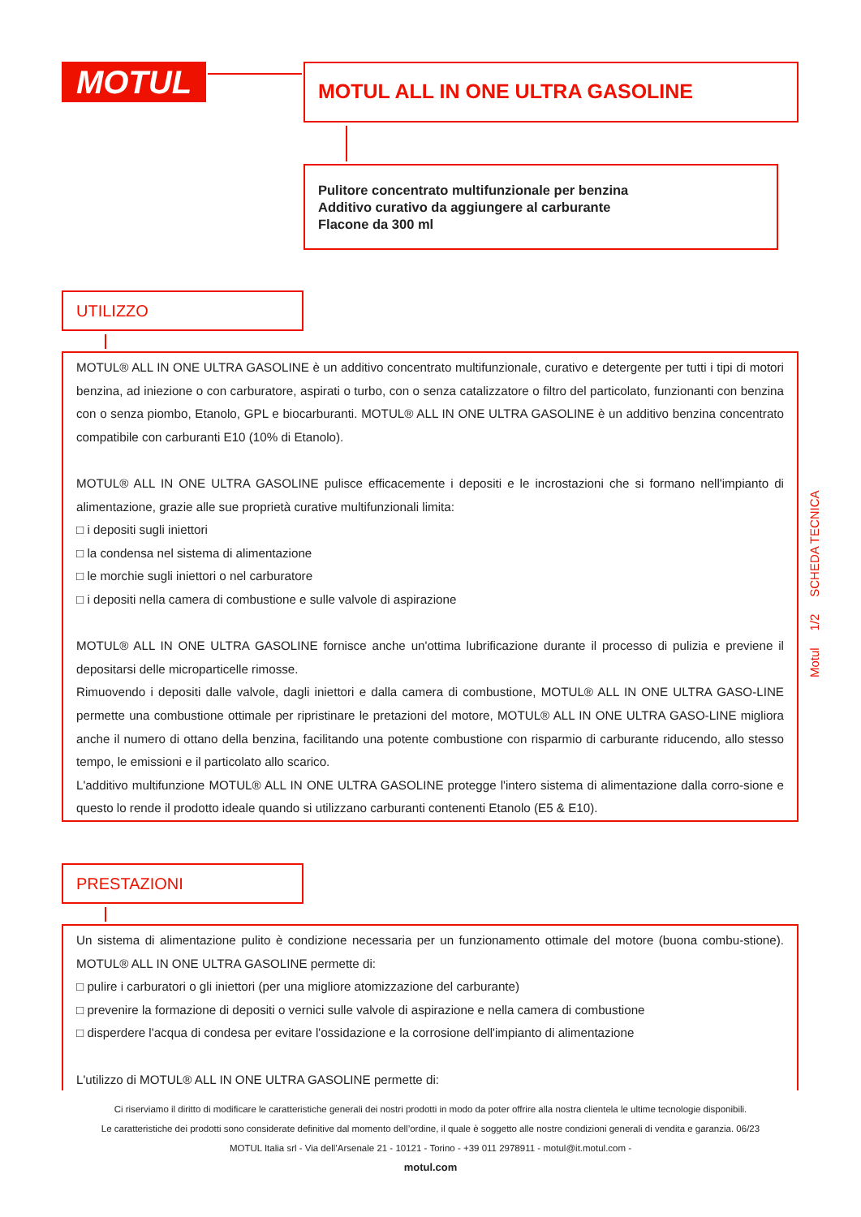MOTUL MOTUL ALL IN ONE ULTRA GASOLINE
Pulitore concentrato multifunzionale per benzina
Additivo curativo da aggiungere al carburante
Flacone da 300 ml
UTILIZZO
MOTUL® ALL IN ONE ULTRA GASOLINE è un additivo concentrato multifunzionale, curativo e detergente per tutti i tipi di motori benzina, ad iniezione o con carburatore, aspirati o turbo, con o senza catalizzatore o filtro del particolato, funzionanti con benzina con o senza piombo, Etanolo, GPL e biocarburanti. MOTUL® ALL IN ONE ULTRA GASOLINE è un additivo benzina concentrato compatibile con carburanti E10 (10% di Etanolo).
MOTUL® ALL IN ONE ULTRA GASOLINE pulisce efficacemente i depositi e le incrostazioni che si formano nell'impianto di alimentazione, grazie alle sue proprietà curative multifunzionali limita:
□ i depositi sugli iniettori
□ la condensa nel sistema di alimentazione
□ le morchie sugli iniettori o nel carburatore
□ i depositi nella camera di combustione e sulle valvole di aspirazione
MOTUL® ALL IN ONE ULTRA GASOLINE fornisce anche un'ottima lubrificazione durante il processo di pulizia e previene il depositarsi delle microparticelle rimosse.
Rimuovendo i depositi dalle valvole, dagli iniettori e dalla camera di combustione, MOTUL® ALL IN ONE ULTRA GASO-LINE permette una combustione ottimale per ripristinare le pretazioni del motore, MOTUL® ALL IN ONE ULTRA GASO-LINE migliora anche il numero di ottano della benzina, facilitando una potente combustione con risparmio di carburante riducendo, allo stesso tempo, le emissioni e il particolato allo scarico.
L'additivo multifunzione MOTUL® ALL IN ONE ULTRA GASOLINE protegge l'intero sistema di alimentazione dalla corro-sione e questo lo rende il prodotto ideale quando si utilizzano carburanti contenenti Etanolo (E5 & E10).
Motul 1/2 SCHEDA TECNICA
PRESTAZIONI
Un sistema di alimentazione pulito è condizione necessaria per un funzionamento ottimale del motore (buona combu-stione). MOTUL® ALL IN ONE ULTRA GASOLINE permette di:
□ pulire i carburatori o gli iniettori (per una migliore atomizzazione del carburante)
□ prevenire la formazione di depositi o vernici sulle valvole di aspirazione e nella camera di combustione
□ disperdere l'acqua di condesa per evitare l'ossidazione e la corrosione dell'impianto di alimentazione
L'utilizzo di MOTUL® ALL IN ONE ULTRA GASOLINE permette di:
Ci riserviamo il diritto di modificare le caratteristiche generali dei nostri prodotti in modo da poter offrire alla nostra clientela le ultime tecnologie disponibili.
Le caratteristiche dei prodotti sono considerate definitive dal momento dell’ordine, il quale è soggetto alle nostre condizioni generali di vendita e garanzia. 06/23
MOTUL Italia srl - Via dell’Arsenale 21 - 10121 - Torino - +39 011 2978911 - motul@it.motul.com -
motul.com